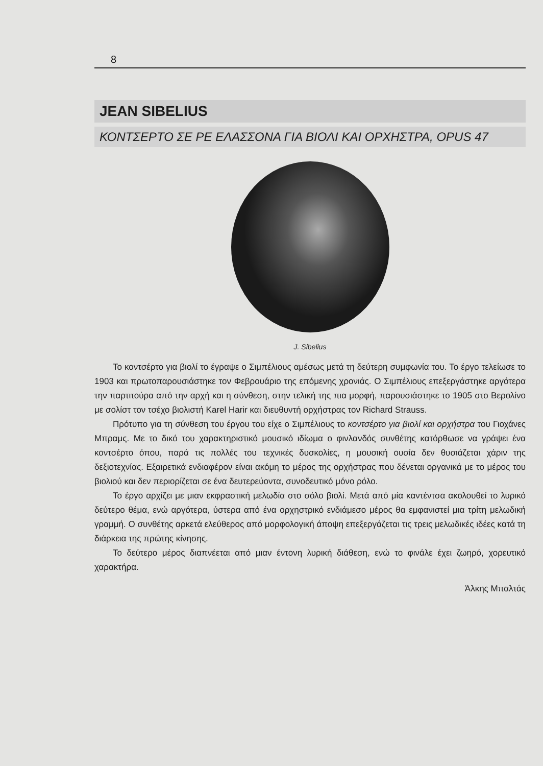8
JEAN SIBELIUS
ΚΟΝΤΣΕΡΤΟ ΣΕ ΡΕ ΕΛΑΣΣΟΝΑ ΓΙΑ ΒΙΟΛΙ ΚΑΙ ΟΡΧΗΣΤΡΑ, OPUS 47
J. Sibelius
Το κοντσέρτο για βιολί το έγραψε ο Σιμπέλιους αμέσως μετά τη δεύτερη συμφωνία του. Το έργο τελείωσε το 1903 και πρωτοπαρουσιάστηκε τον Φεβρουάριο της επόμενης χρονιάς. Ο Σιμπέλιους επεξεργάστηκε αργότερα την παρτιτούρα από την αρχή και η σύνθεση, στην τελική της πια μορφή, παρουσιάστηκε το 1905 στο Βερολίνο με σολίστ τον τσέχο βιολιστή Karel Harir και διευθυντή ορχήστρας τον Richard Strauss.
Πρότυπο για τη σύνθεση του έργου του είχε ο Σιμπέλιους το κοντσέρτο για βιολί και ορχήστρα του Γιοχάνες Μπραμς. Με το δικό του χαρακτηριστικό μουσικό ιδίωμα ο φινλανδός συνθέτης κατόρθωσε να γράψει ένα κοντσέρτο όπου, παρά τις πολλές του τεχνικές δυσκολίες, η μουσική ουσία δεν θυσιάζεται χάριν της δεξιοτεχνίας. Εξαιρετικά ενδιαφέρον είναι ακόμη το μέρος της ορχήστρας που δένεται οργανικά με το μέρος του βιολιού και δεν περιορίζεται σε ένα δευτερεύοντα, συνοδευτικό μόνο ρόλο.
Το έργο αρχίζει με μιαν εκφραστική μελωδία στο σόλο βιολί. Μετά από μία καντέντσα ακολουθεί το λυρικό δεύτερο θέμα, ενώ αργότερα, ύστερα από ένα ορχηστρικό ενδιάμεσο μέρος θα εμφανιστεί μια τρίτη μελωδική γραμμή. Ο συνθέτης αρκετά ελεύθερος από μορφολογική άποψη επεξεργάζεται τις τρεις μελωδικές ιδέες κατά τη διάρκεια της πρώτης κίνησης.
Το δεύτερο μέρος διαπνέεται από μιαν έντονη λυρική διάθεση, ενώ το φινάλε έχει ζωηρό, χορευτικό χαρακτήρα.
Άλκης Μπαλτάς